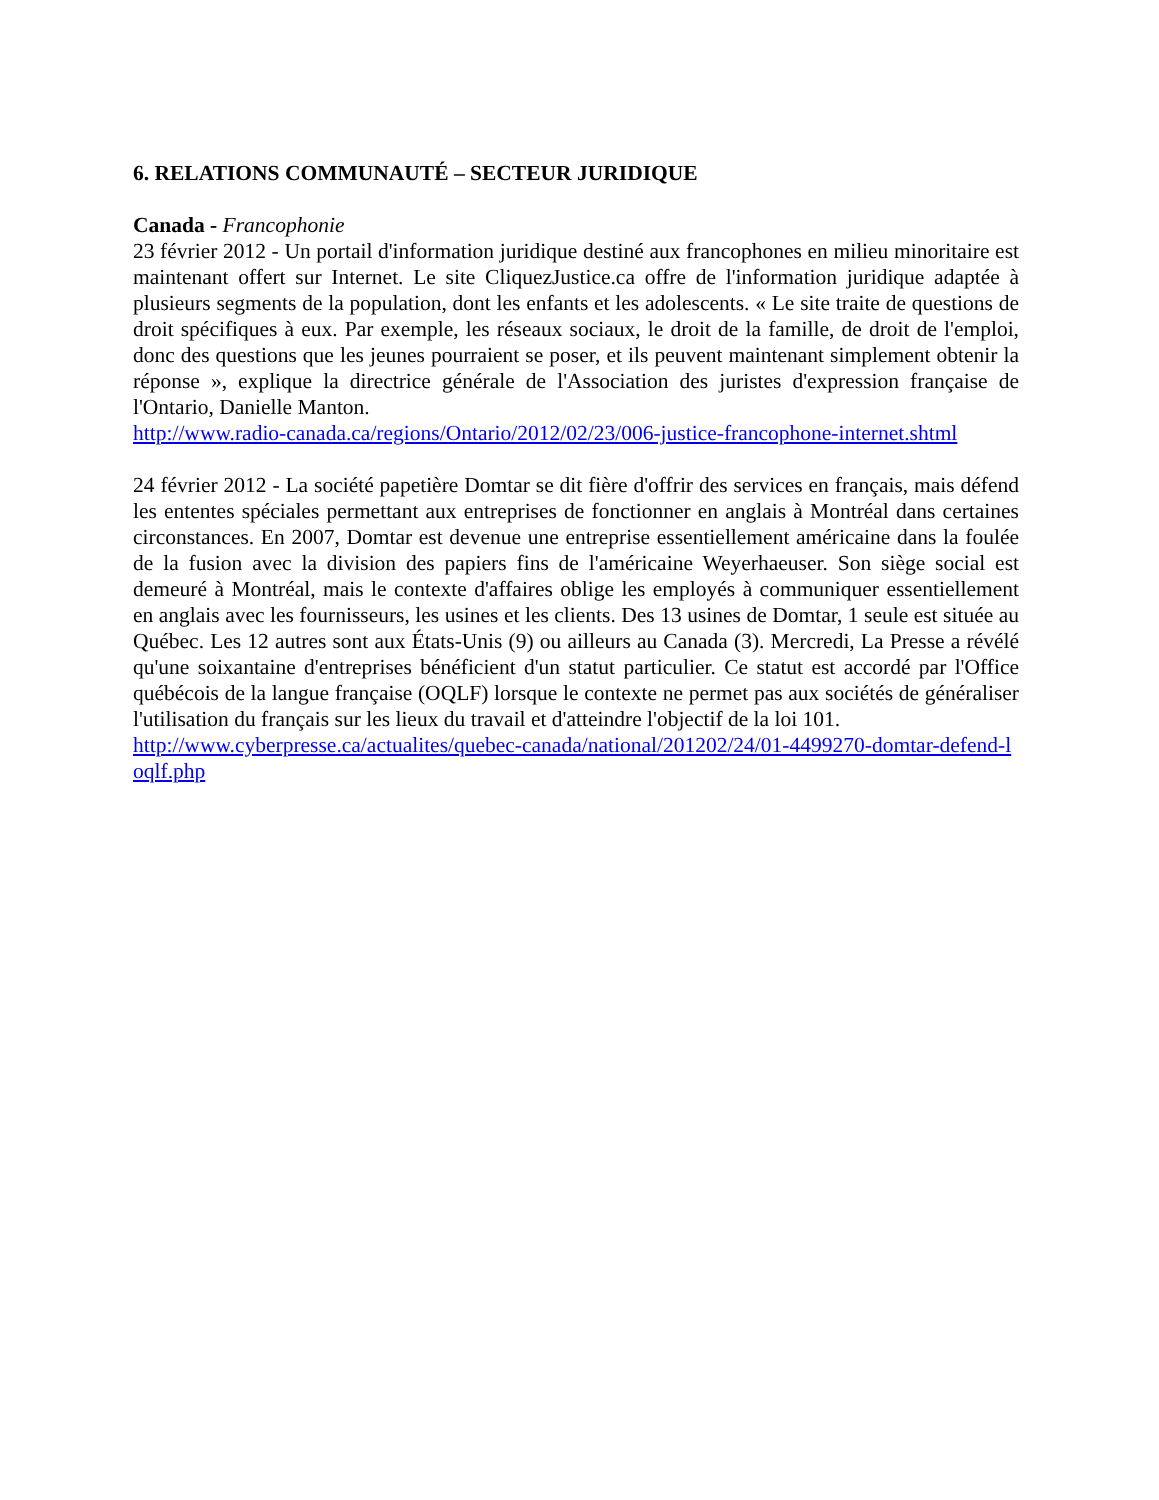6. RELATIONS COMMUNAUTÉ – SECTEUR JURIDIQUE
Canada - Francophonie
23 février 2012 - Un portail d'information juridique destiné aux francophones en milieu minoritaire est maintenant offert sur Internet. Le site CliquezJustice.ca offre de l'information juridique adaptée à plusieurs segments de la population, dont les enfants et les adolescents. « Le site traite de questions de droit spécifiques à eux. Par exemple, les réseaux sociaux, le droit de la famille, de droit de l'emploi, donc des questions que les jeunes pourraient se poser, et ils peuvent maintenant simplement obtenir la réponse », explique la directrice générale de l'Association des juristes d'expression française de l'Ontario, Danielle Manton.
http://www.radio-canada.ca/regions/Ontario/2012/02/23/006-justice-francophone-internet.shtml
24 février 2012 - La société papetière Domtar se dit fière d'offrir des services en français, mais défend les ententes spéciales permettant aux entreprises de fonctionner en anglais à Montréal dans certaines circonstances. En 2007, Domtar est devenue une entreprise essentiellement américaine dans la foulée de la fusion avec la division des papiers fins de l'américaine Weyerhaeuser. Son siège social est demeuré à Montréal, mais le contexte d'affaires oblige les employés à communiquer essentiellement en anglais avec les fournisseurs, les usines et les clients. Des 13 usines de Domtar, 1 seule est située au Québec. Les 12 autres sont aux États-Unis (9) ou ailleurs au Canada (3). Mercredi, La Presse a révélé qu'une soixantaine d'entreprises bénéficient d'un statut particulier. Ce statut est accordé par l'Office québécois de la langue française (OQLF) lorsque le contexte ne permet pas aux sociétés de généraliser l'utilisation du français sur les lieux du travail et d'atteindre l'objectif de la loi 101.
http://www.cyberpresse.ca/actualites/quebec-canada/national/201202/24/01-4499270-domtar-defend-loqlf.php